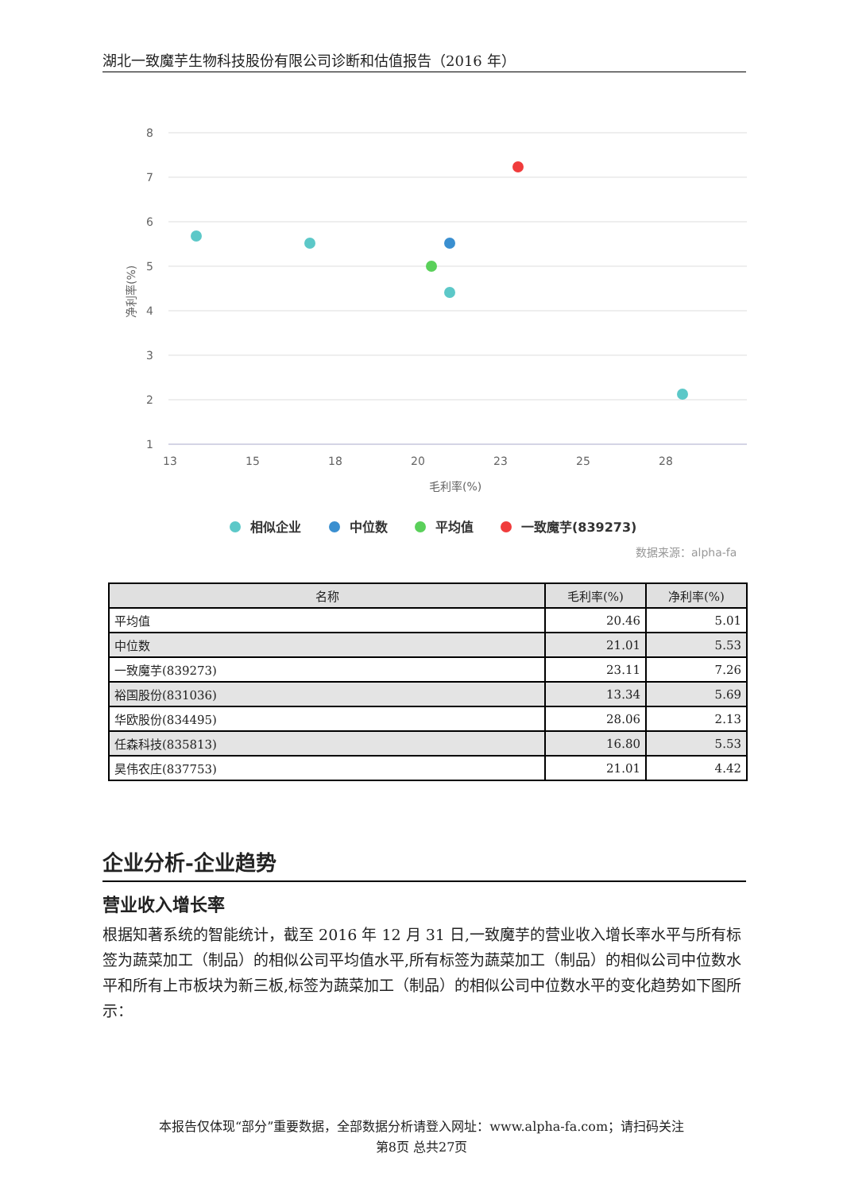湖北一致魔芋生物科技股份有限公司诊断和估值报告（2016 年）
8
7
6
5
4
3
2
1
13
15
18
20
23
25
28
毛利率(%)
净利率(%)
相似企业
中位数
平均值
一致魔芋(839273)
数据来源：alpha-fa
| 名称 | 毛利率(%) | 净利率(%) |
| --- | --- | --- |
| 平均值 | 20.46 | 5.01 |
| 中位数 | 21.01 | 5.53 |
| 一致魔芋(839273) | 23.11 | 7.26 |
| 裕国股份(831036) | 13.34 | 5.69 |
| 华欧股份(834495) | 28.06 | 2.13 |
| 任森科技(835813) | 16.80 | 5.53 |
| 昊伟农庄(837753) | 21.01 | 4.42 |
企业分析-企业趋势
营业收入增长率
根据知著系统的智能统计，截至 2016 年 12 月 31 日,一致魔芋的营业收入增长率水平与所有标签为蔬菜加工（制品）的相似公司平均值水平,所有标签为蔬菜加工（制品）的相似公司中位数水平和所有上市板块为新三板,标签为蔬菜加工（制品）的相似公司中位数水平的变化趋势如下图所示：
本报告仅体现“部分”重要数据，全部数据分析请登入网址：www.alpha-fa.com；请扫码关注
第8页 总共27页